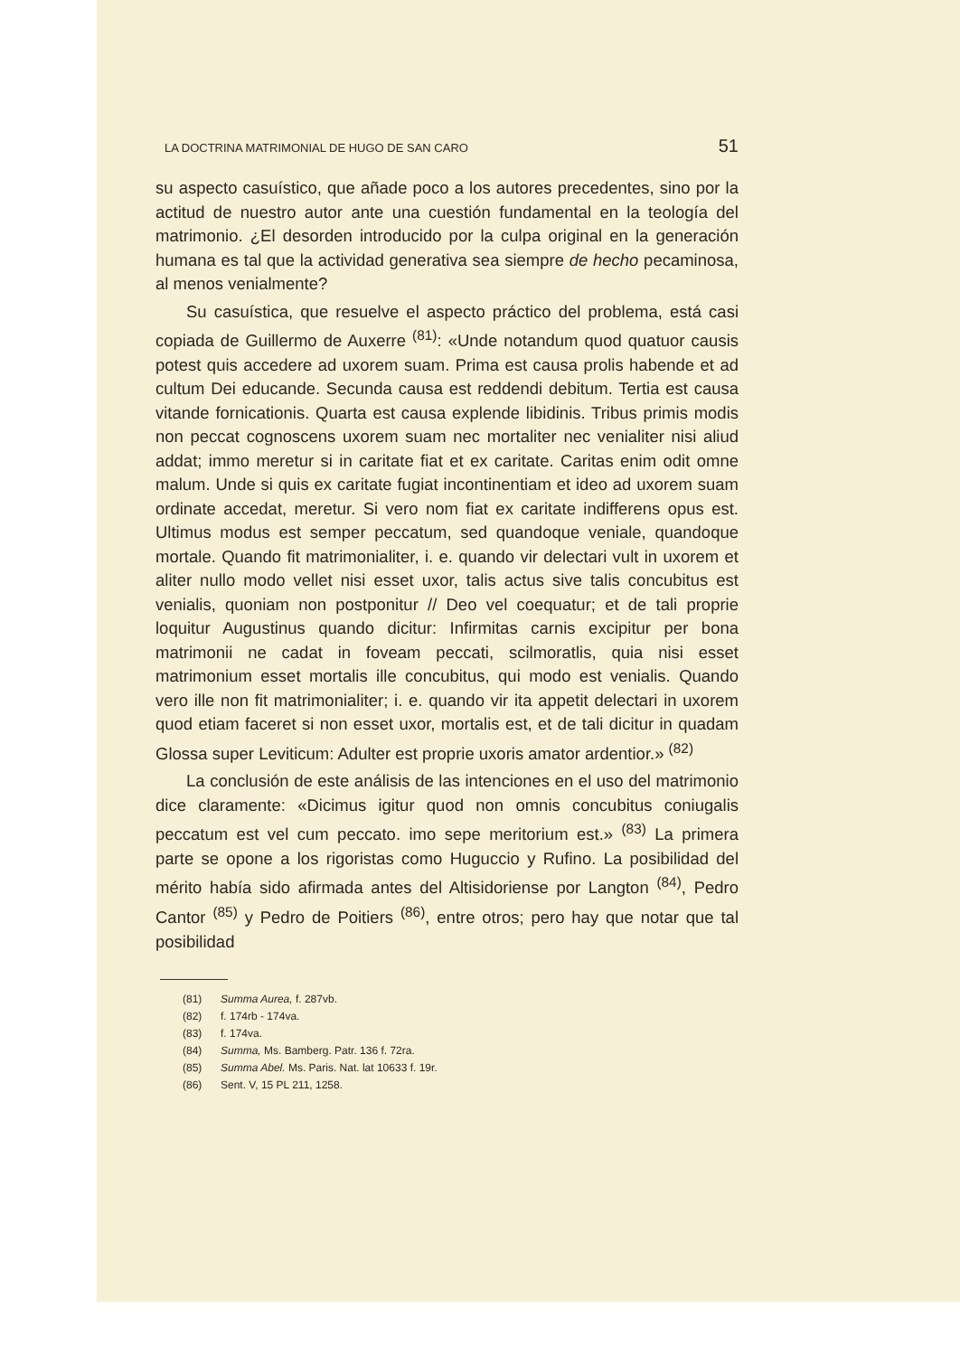LA DOCTRINA MATRIMONIAL DE HUGO DE SAN CARO 51
su aspecto casuístico, que añade poco a los autores precedentes, sino por la actitud de nuestro autor ante una cuestión fundamental en la teología del matrimonio. ¿El desorden introducido por la culpa original en la generación humana es tal que la actividad generativa sea siempre de hecho pecaminosa, al menos venialmente?
Su casuística, que resuelve el aspecto práctico del problema, está casi copiada de Guillermo de Auxerre <sup>(81)</sup>: «Unde notandum quod quatuor causis potest quis accedere ad uxorem suam. Prima est causa prolis habende et ad cultum Dei educande. Secunda causa est reddendi debitum. Tertia est causa vitande fornicationis. Quarta est causa explende libidinis. Tribus primis modis non peccat cognoscens uxorem suam nec mortaliter nec venialiter nisi aliud addat; immo meretur si in caritate fiat et ex caritate. Caritas enim odit omne malum. Unde si quis ex caritate fugiat incontinentiam et ideo ad uxorem suam ordinate accedat, meretur. Si vero nom fiat ex caritate indifferens opus est. Ultimus modus est semper peccatum, sed quandoque veniale, quandoque mortale. Quando fit matrimonialiter, i. e. quando vir delectari vult in uxorem et aliter nullo modo vellet nisi esset uxor, talis actus sive talis concubitus est venialis, quoniam non postponitur // Deo vel coequatur; et de tali proprie loquitur Augustinus quando dicitur: Infirmitas carnis excipitur per bona matrimonii ne cadat in foveam peccati, scilmoratlis, quia nisi esset matrimonium esset mortalis ille concubitus, qui modo est venialis. Quando vero ille non fit matrimonialiter; i. e. quando vir ita appetit delectari in uxorem quod etiam faceret si non esset uxor, mortalis est, et de tali dicitur in quadam Glossa super Leviticum: Adulter est proprie uxoris amator ardentior.» <sup>(82)</sup>
La conclusión de este análisis de las intenciones en el uso del matrimonio dice claramente: «Dicimus igitur quod non omnis concubitus coniugalis peccatum est vel cum peccato. imo sepe meritorium est.» <sup>(83)</sup> La primera parte se opone a los rigoristas como Huguccio y Rufino. La posibilidad del mérito había sido afirmada antes del Altisidoriense por Langton <sup>(84)</sup>, Pedro Cantor <sup>(85)</sup> y Pedro de Poitiers <sup>(86)</sup>, entre otros; pero hay que notar que tal posibilidad
(81) Summa Aurea, f. 287vb.
(82) f. 174rb - 174va.
(83) f. 174va.
(84) Summa, Ms. Bamberg. Patr. 136 f. 72ra.
(85) Summa Abel. Ms. Paris. Nat. lat 10633 f. 19r.
(86) Sent. V, 15 PL 211, 1258.